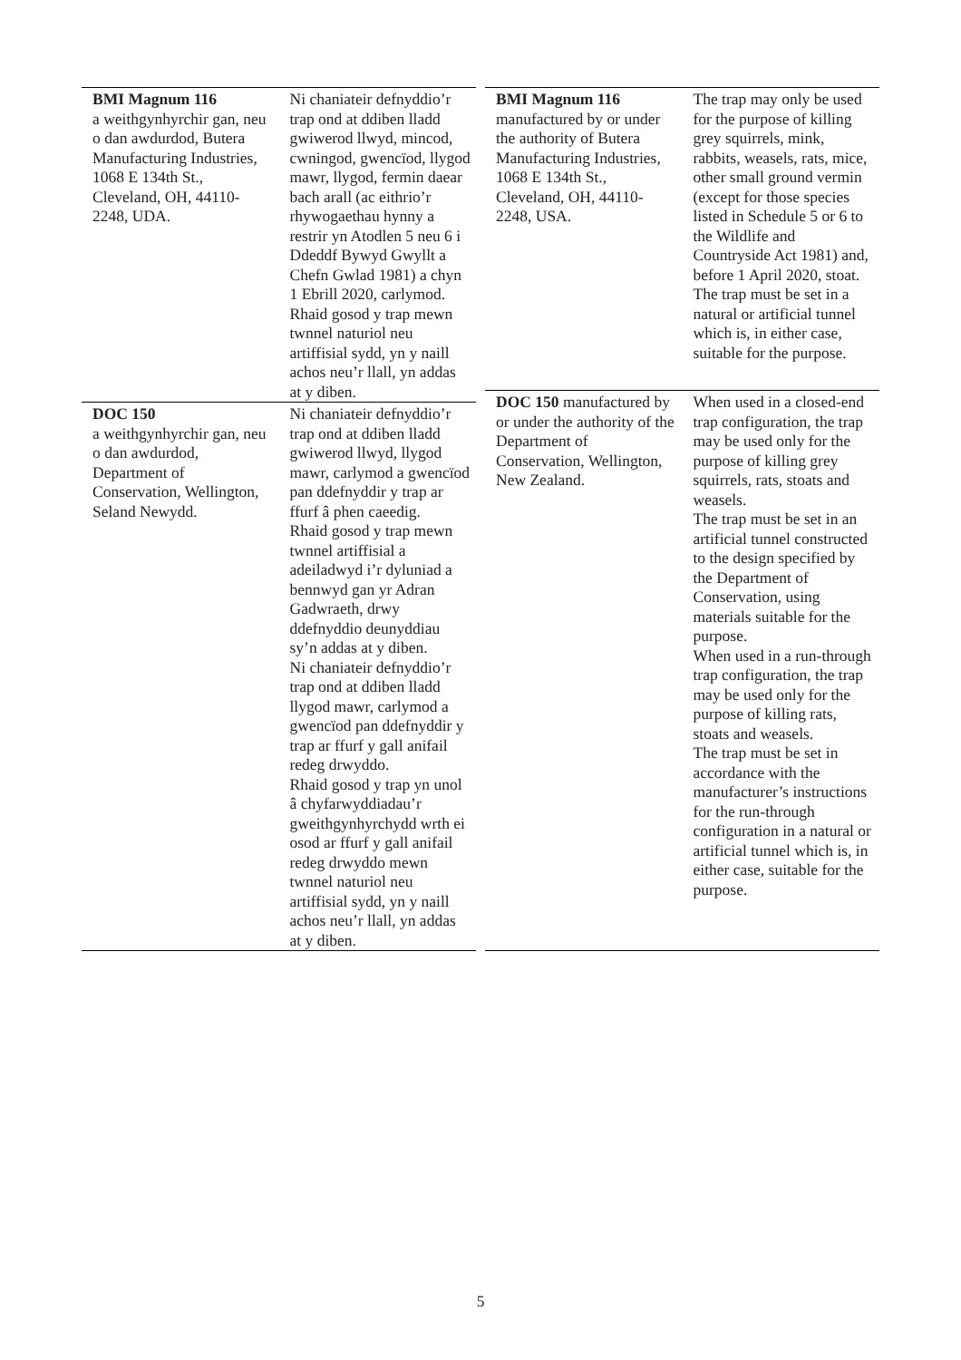| BMI Magnum 116 a weithgynhyrchir gan, neu o dan awdurdod, Butera Manufacturing Industries, 1068 E 134th St., Cleveland, OH, 44110-2248, UDA. | Ni chaniateir defnyddio’r trap ond at ddiben lladd gwiwerod llwyd, mincod, cwningod, gwencïod, llygod mawr, llygod, fermin daear bach arall (ac eithrio’r rhywogaethau hynny a restrir yn Atodlen 5 neu 6 i Ddeddf Bywyd Gwyllt a Chefn Gwlad 1981) a chyn 1 Ebrill 2020, carlymod. Rhaid gosod y trap mewn twnnel naturiol neu artiffisial sydd, yn y naill achos neu’r llall, yn addas at y diben. |
| DOC 150 a weithgynhyrchir gan, neu o dan awdurdod, Department of Conservation, Wellington, Seland Newydd. | Ni chaniateir defnyddio’r trap ond at ddiben lladd gwiwerod llwyd, llygod mawr, carlymod a gwencïod pan ddefnyddir y trap ar ffurf â phen caeedig. Rhaid gosod y trap mewn twnnel artiffisial a adeiladwyd i’r dyluniad a bennwyd gan yr Adran Gadwraeth, drwy ddefnyddio deunyddiau sy’n addas at y diben. Ni chaniateir defnyddio’r trap ond at ddiben lladd llygod mawr, carlymod a gwencïod pan ddefnyddir y trap ar ffurf y gall anifail redeg drwyddo. Rhaid gosod y trap yn unol â chyfarwyddiadau’r gweithgynhyrchydd wrth ei osod ar ffurf y gall anifail redeg drwyddo mewn twnnel naturiol neu artiffisial sydd, yn y naill achos neu’r llall, yn addas at y diben. |
| BMI Magnum 116 manufactured by or under the authority of Butera Manufacturing Industries, 1068 E 134th St., Cleveland, OH, 44110-2248, USA. | The trap may only be used for the purpose of killing grey squirrels, mink, rabbits, weasels, rats, mice, other small ground vermin (except for those species listed in Schedule 5 or 6 to the Wildlife and Countryside Act 1981) and, before 1 April 2020, stoat. The trap must be set in a natural or artificial tunnel which is, in either case, suitable for the purpose. |
| DOC 150 manufactured by or under the authority of the Department of Conservation, Wellington, New Zealand. | When used in a closed-end trap configuration, the trap may be used only for the purpose of killing grey squirrels, rats, stoats and weasels. The trap must be set in an artificial tunnel constructed to the design specified by the Department of Conservation, using materials suitable for the purpose. When used in a run-through trap configuration, the trap may be used only for the purpose of killing rats, stoats and weasels. The trap must be set in accordance with the manufacturer’s instructions for the run-through configuration in a natural or artificial tunnel which is, in either case, suitable for the purpose. |
5